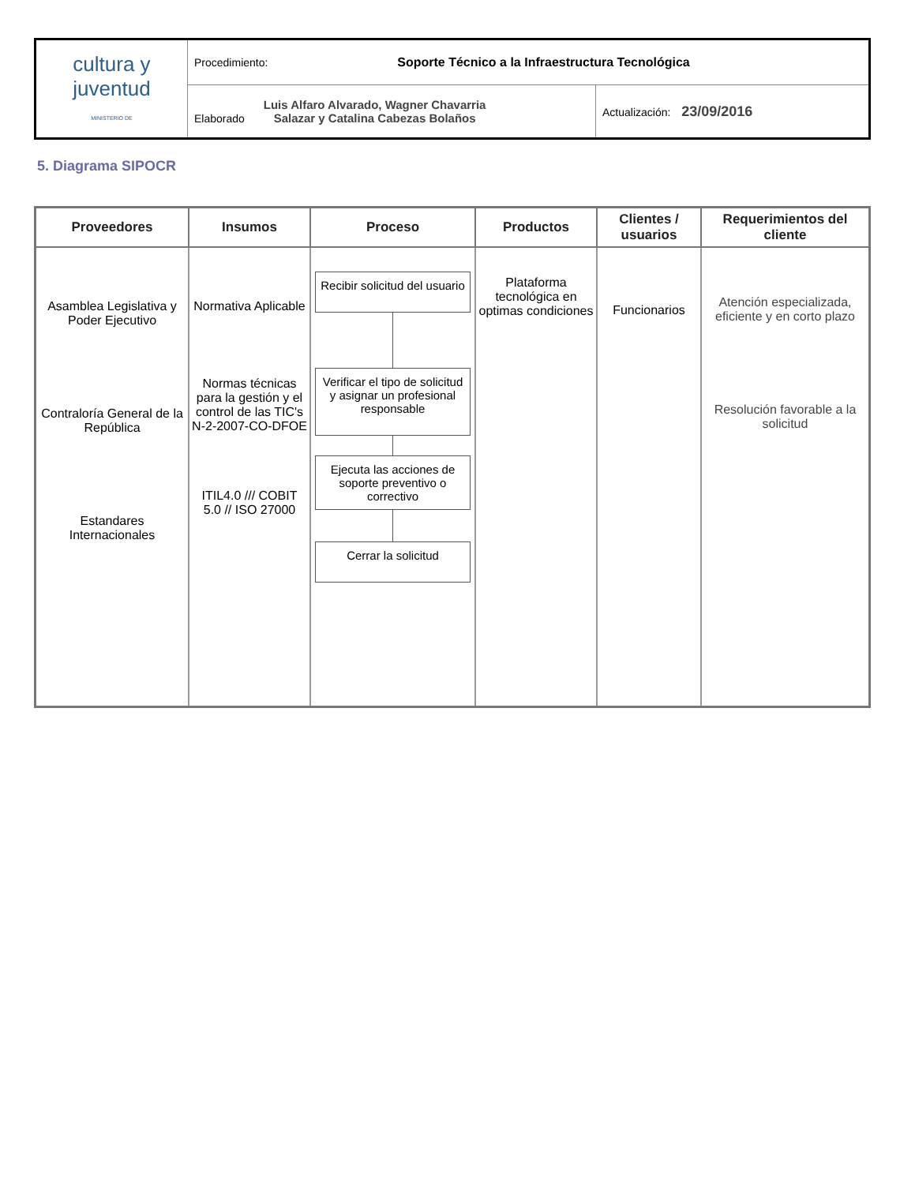| cultura y juventud MINISTERIO DE | Procedimiento: Soporte Técnico a la Infraestructura Tecnológica | |
| | Elaborado Luis Alfaro Alvarado, Wagner Chavarria Salazar y Catalina Cabezas Bolaños | Actualización: 23/09/2016 |
5. Diagrama SIPOCR
| Proveedores | Insumos | Proceso | Productos | Clientes / usuarios | Requerimientos del cliente |
| --- | --- | --- | --- | --- | --- |
| Asamblea Legislativa y Poder Ejecutivo Contraloría General de la República Estandares Internacionales | Normativa Aplicable Normas técnicas para la gestión y el control de las TIC's N-2-2007-CO-DFOE ITIL4.0 /// COBIT 5.0 // ISO 27000 | Recibir solicitud del usuario Verificar el tipo de solicitud y asignar un profesional responsable Ejecuta las acciones de soporte preventivo o correctivo Cerrar la solicitud | Plataforma tecnológica en optimas condiciones | Funcionarios | Atención especializada, eficiente y en corto plazo Resolución favorable a la solicitud |